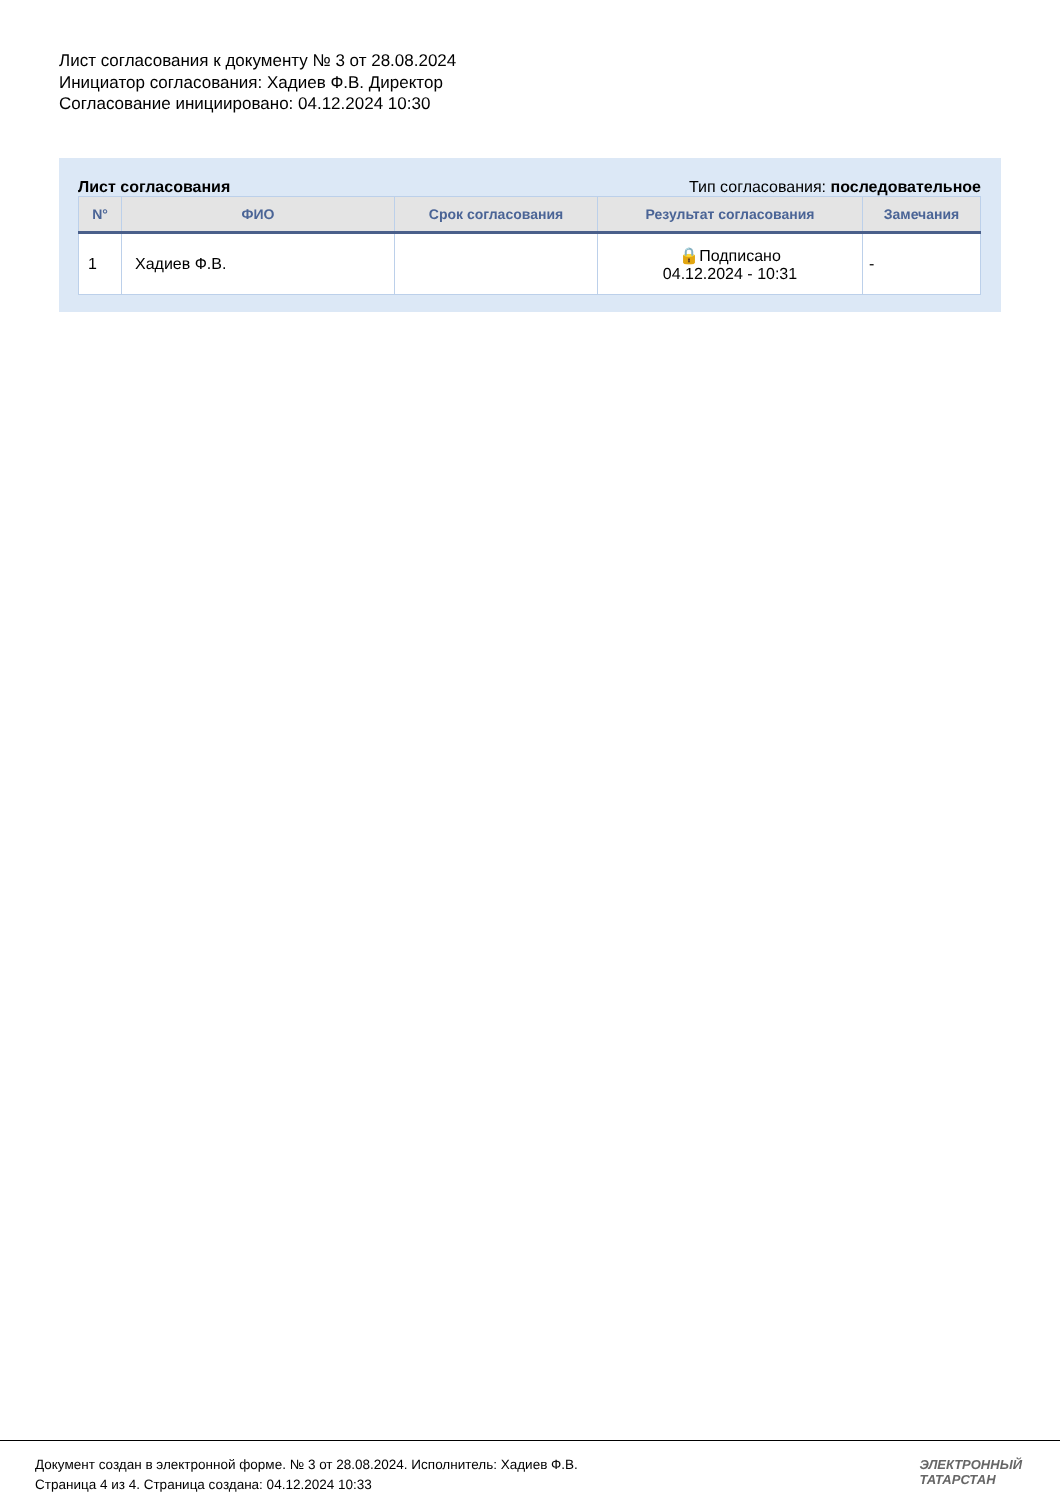Лист согласования к документу № 3 от 28.08.2024
Инициатор согласования: Хадиев Ф.В. Директор
Согласование инициировано: 04.12.2024 10:30
Лист согласования Тип согласования: последовательное
| N° | ФИО | Срок согласования | Результат согласования | Замечания |
| --- | --- | --- | --- | --- |
| 1 | Хадиев Ф.В. | | 🔒Подписано 04.12.2024 - 10:31 | - |
Документ создан в электронной форме. № 3 от 28.08.2024. Исполнитель: Хадиев Ф.В.
Страница 4 из 4. Страница создана: 04.12.2024 10:33
ЭЛЕКТРОННЫЙ
ТАТАРСТАН